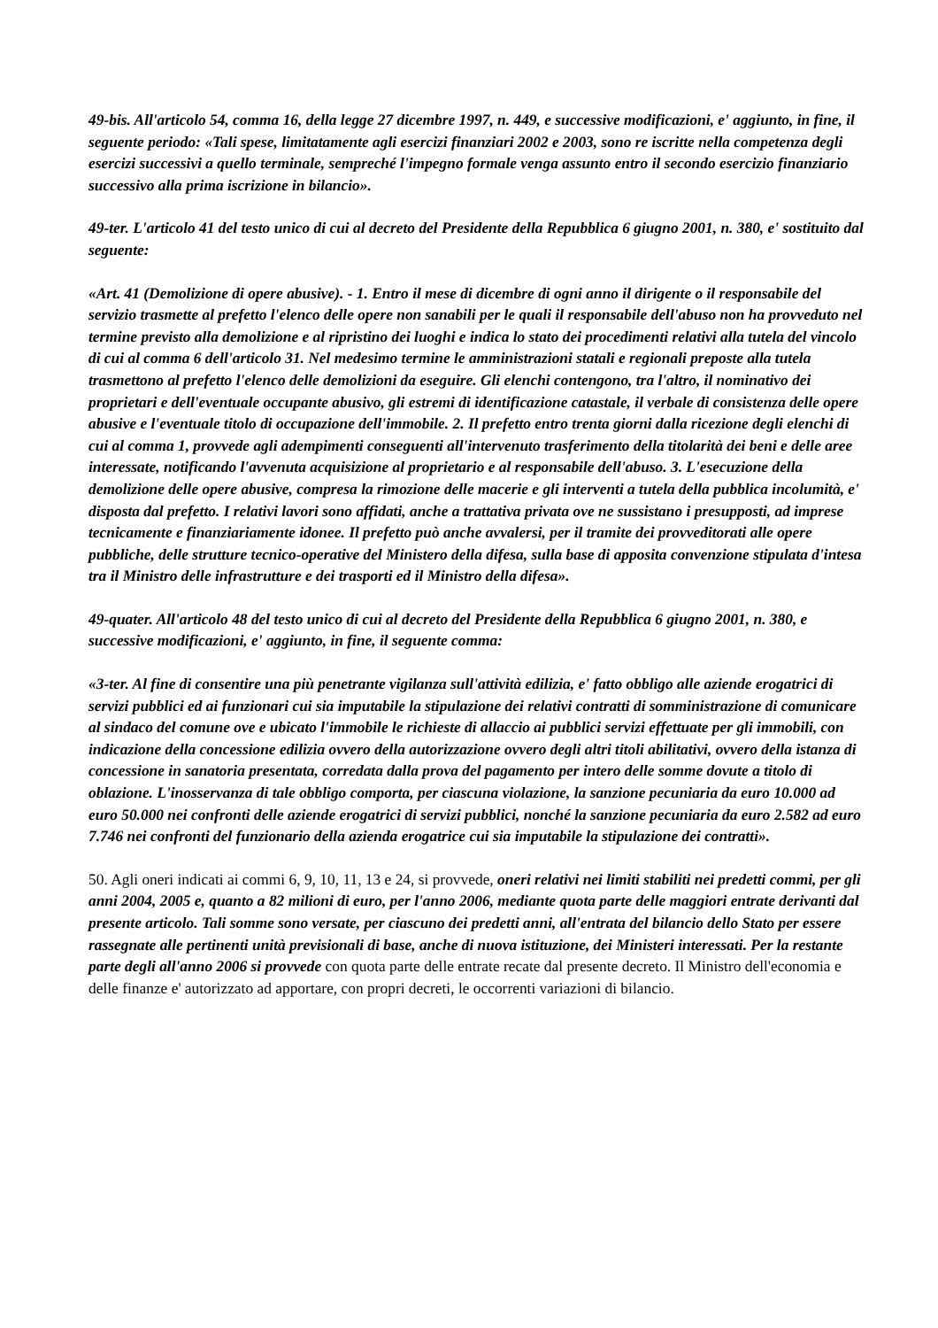49-bis. All'articolo 54, comma 16, della legge 27 dicembre 1997, n. 449, e successive modificazioni, e' aggiunto, in fine, il seguente periodo: «Tali spese, limitatamente agli esercizi finanziari 2002 e 2003, sono re iscritte nella competenza degli esercizi successivi a quello terminale, sempreché l'impegno formale venga assunto entro il secondo esercizio finanziario successivo alla prima iscrizione in bilancio».
49-ter. L'articolo 41 del testo unico di cui al decreto del Presidente della Repubblica 6 giugno 2001, n. 380, e' sostituito dal seguente:
«Art. 41 (Demolizione di opere abusive). - 1. Entro il mese di dicembre di ogni anno il dirigente o il responsabile del servizio trasmette al prefetto l'elenco delle opere non sanabili per le quali il responsabile dell'abuso non ha provveduto nel termine previsto alla demolizione e al ripristino dei luoghi e indica lo stato dei procedimenti relativi alla tutela del vincolo di cui al comma 6 dell'articolo 31. Nel medesimo termine le amministrazioni statali e regionali preposte alla tutela trasmettono al prefetto l'elenco delle demolizioni da eseguire. Gli elenchi contengono, tra l'altro, il nominativo dei proprietari e dell'eventuale occupante abusivo, gli estremi di identificazione catastale, il verbale di consistenza delle opere abusive e l'eventuale titolo di occupazione dell'immobile. 2. Il prefetto entro trenta giorni dalla ricezione degli elenchi di cui al comma 1, provvede agli adempimenti conseguenti all'intervenuto trasferimento della titolarità dei beni e delle aree interessate, notificando l'avvenuta acquisizione al proprietario e al responsabile dell'abuso. 3. L'esecuzione della demolizione delle opere abusive, compresa la rimozione delle macerie e gli interventi a tutela della pubblica incolumità, e' disposta dal prefetto. I relativi lavori sono affidati, anche a trattativa privata ove ne sussistano i presupposti, ad imprese tecnicamente e finanziariamente idonee. Il prefetto può anche avvalersi, per il tramite dei provveditorati alle opere pubbliche, delle strutture tecnico-operative del Ministero della difesa, sulla base di apposita convenzione stipulata d'intesa tra il Ministro delle infrastrutture e dei trasporti ed il Ministro della difesa».
49-quater. All'articolo 48 del testo unico di cui al decreto del Presidente della Repubblica 6 giugno 2001, n. 380, e successive modificazioni, e' aggiunto, in fine, il seguente comma:
«3-ter. Al fine di consentire una più penetrante vigilanza sull'attività edilizia, e' fatto obbligo alle aziende erogatrici di servizi pubblici ed ai funzionari cui sia imputabile la stipulazione dei relativi contratti di somministrazione di comunicare al sindaco del comune ove e ubicato l'immobile le richieste di allaccio ai pubblici servizi effettuate per gli immobili, con indicazione della concessione edilizia ovvero della autorizzazione ovvero degli altri titoli abilitativi, ovvero della istanza di concessione in sanatoria presentata, corredata dalla prova del pagamento per intero delle somme dovute a titolo di oblazione. L'inosservanza di tale obbligo comporta, per ciascuna violazione, la sanzione pecuniaria da euro 10.000 ad euro 50.000 nei confronti delle aziende erogatrici di servizi pubblici, nonché la sanzione pecuniaria da euro 2.582 ad euro 7.746 nei confronti del funzionario della azienda erogatrice cui sia imputabile la stipulazione dei contratti».
50. Agli oneri indicati ai commi 6, 9, 10, 11, 13 e 24, si provvede, oneri relativi nei limiti stabiliti nei predetti commi, per gli anni 2004, 2005 e, quanto a 82 milioni di euro, per l'anno 2006, mediante quota parte delle maggiori entrate derivanti dal presente articolo. Tali somme sono versate, per ciascuno dei predetti anni, all'entrata del bilancio dello Stato per essere rassegnate alle pertinenti unità previsionali di base, anche di nuova istituzione, dei Ministeri interessati. Per la restante parte degli all'anno 2006 si provvede con quota parte delle entrate recate dal presente decreto. Il Ministro dell'economia e delle finanze e' autorizzato ad apportare, con propri decreti, le occorrenti variazioni di bilancio.